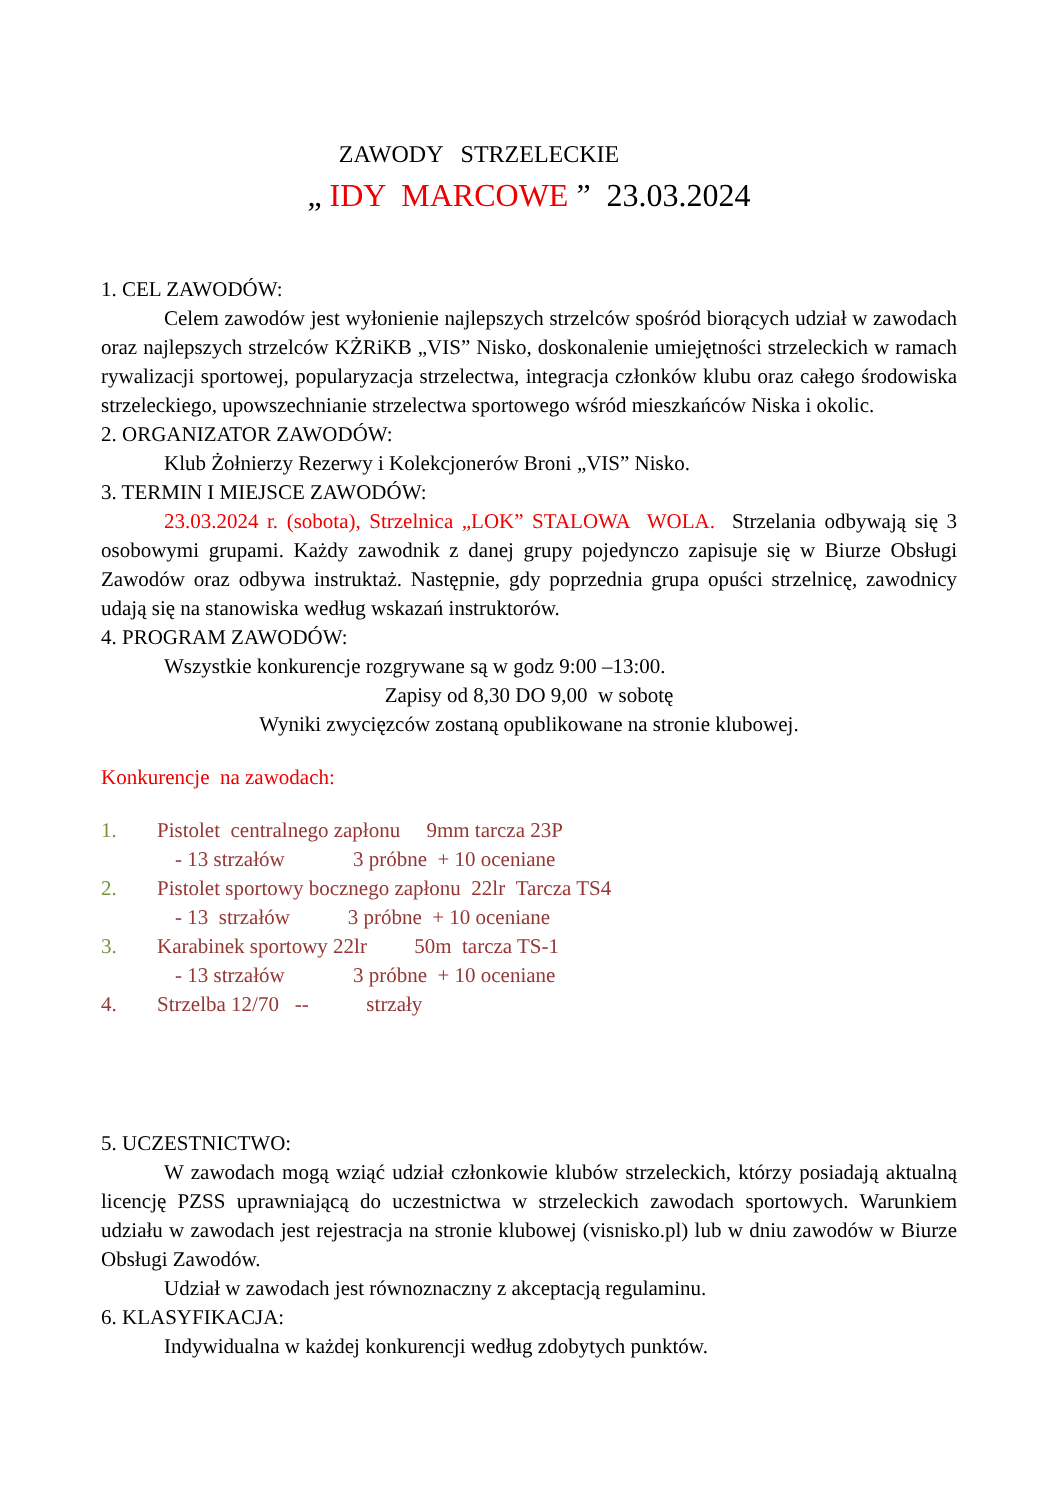ZAWODY STRZELECKIE
„ IDY MARCOWE ” 23.03.2024
1. CEL ZAWODÓW:
Celem zawodów jest wyłonienie najlepszych strzelców spośród biorących udział w zawodach oraz najlepszych strzelców KŻRiKB „VIS” Nisko, doskonalenie umiejętności strzeleckich w ramach rywalizacji sportowej, popularyzacja strzelectwa, integracja członków klubu oraz całego środowiska strzeleckiego, upowszechnianie strzelectwa sportowego wśród mieszkańców Niska i okolic.
2. ORGANIZATOR ZAWODÓW:
Klub Żołnierzy Rezerwy i Kolekcjonerów Broni „VIS” Nisko.
3. TERMIN I MIEJSCE ZAWODÓW:
23.03.2024 r. (sobota), Strzelnica „LOK” STALOWA WOLA. Strzelania odbywają się 3 osobowymi grupami. Każdy zawodnik z danej grupy pojedynczo zapisuje się w Biurze Obsługi Zawodów oraz odbywa instruktaż. Następnie, gdy poprzednia grupa opuści strzelnicę, zawodnicy udają się na stanowiska według wskazań instruktorów.
4. PROGRAM ZAWODÓW:
Wszystkie konkurencje rozgrywane są w godz 9:00 –13:00.
Zapisy od 8,30 DO 9,00 w sobotę
Wyniki zwycięzców zostaną opublikowane na stronie klubowej.
Konkurencje na zawodach:
1. Pistolet centralnego zapłonu 9mm tarcza 23P
- 13 strzałów 3 próbne + 10 oceniane
2. Pistolet sportowy bocznego zapłonu 22lr Tarcza TS4
- 13 strzałów 3 próbne + 10 oceniane
3. Karabinek sportowy 22lr 50m tarcza TS-1
- 13 strzałów 3 próbne + 10 oceniane
4. Strzelba 12/70 -- strzały
5. UCZESTNICTWO:
W zawodach mogą wziąć udział członkowie klubów strzeleckich, którzy posiadają aktualną licencję PZSS uprawniającą do uczestnictwa w strzeleckich zawodach sportowych. Warunkiem udziału w zawodach jest rejestracja na stronie klubowej (visnisko.pl) lub w dniu zawodów w Biurze Obsługi Zawodów.
Udział w zawodach jest równoznaczny z akceptacją regulaminu.
6. KLASYFIKACJA:
Indywidualna w każdej konkurencji według zdobytych punktów.